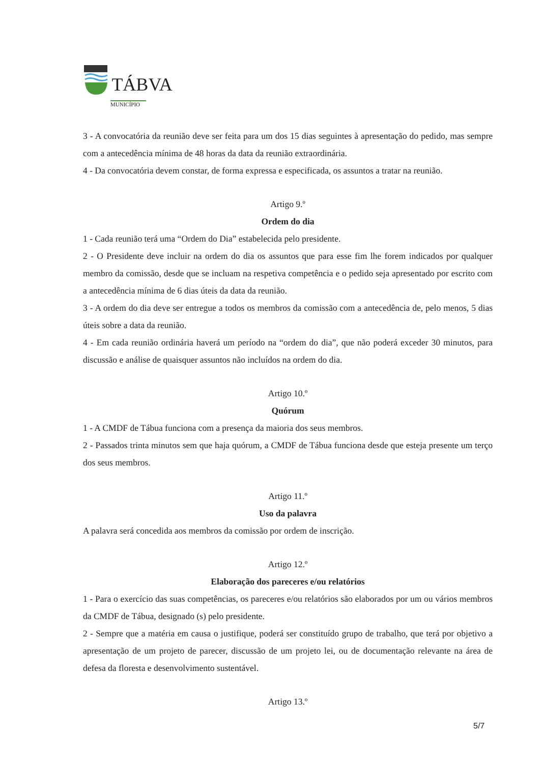TÁBVA
MUNICÍPIO
3 - A convocatória da reunião deve ser feita para um dos 15 dias seguintes à apresentação do pedido, mas sempre com a antecedência mínima de 48 horas da data da reunião extraordinária.
4 - Da convocatória devem constar, de forma expressa e especificada, os assuntos a tratar na reunião.
Artigo 9.º
Ordem do dia
1 - Cada reunião terá uma “Ordem do Dia” estabelecida pelo presidente.
2 - O Presidente deve incluir na ordem do dia os assuntos que para esse fim lhe forem indicados por qualquer membro da comissão, desde que se incluam na respetiva competência e o pedido seja apresentado por escrito com a antecedência mínima de 6 dias úteis da data da reunião.
3 - A ordem do dia deve ser entregue a todos os membros da comissão com a antecedência de, pelo menos, 5 dias úteis sobre a data da reunião.
4 - Em cada reunião ordinária haverá um período na “ordem do dia”, que não poderá exceder 30 minutos, para discussão e análise de quaisquer assuntos não incluídos na ordem do dia.
Artigo 10.º
Quórum
1 - A CMDF de Tábua funciona com a presença da maioria dos seus membros.
2 - Passados trinta minutos sem que haja quórum, a CMDF de Tábua funciona desde que esteja presente um terço dos seus membros.
Artigo 11.º
Uso da palavra
A palavra será concedida aos membros da comissão por ordem de inscrição.
Artigo 12.º
Elaboração dos pareceres e/ou relatórios
1 - Para o exercício das suas competências, os pareceres e/ou relatórios são elaborados por um ou vários membros da CMDF de Tábua, designado (s) pelo presidente.
2 - Sempre que a matéria em causa o justifique, poderá ser constituído grupo de trabalho, que terá por objetivo a apresentação de um projeto de parecer, discussão de um projeto lei, ou de documentação relevante na área de defesa da floresta e desenvolvimento sustentável.
Artigo 13.º
5/7